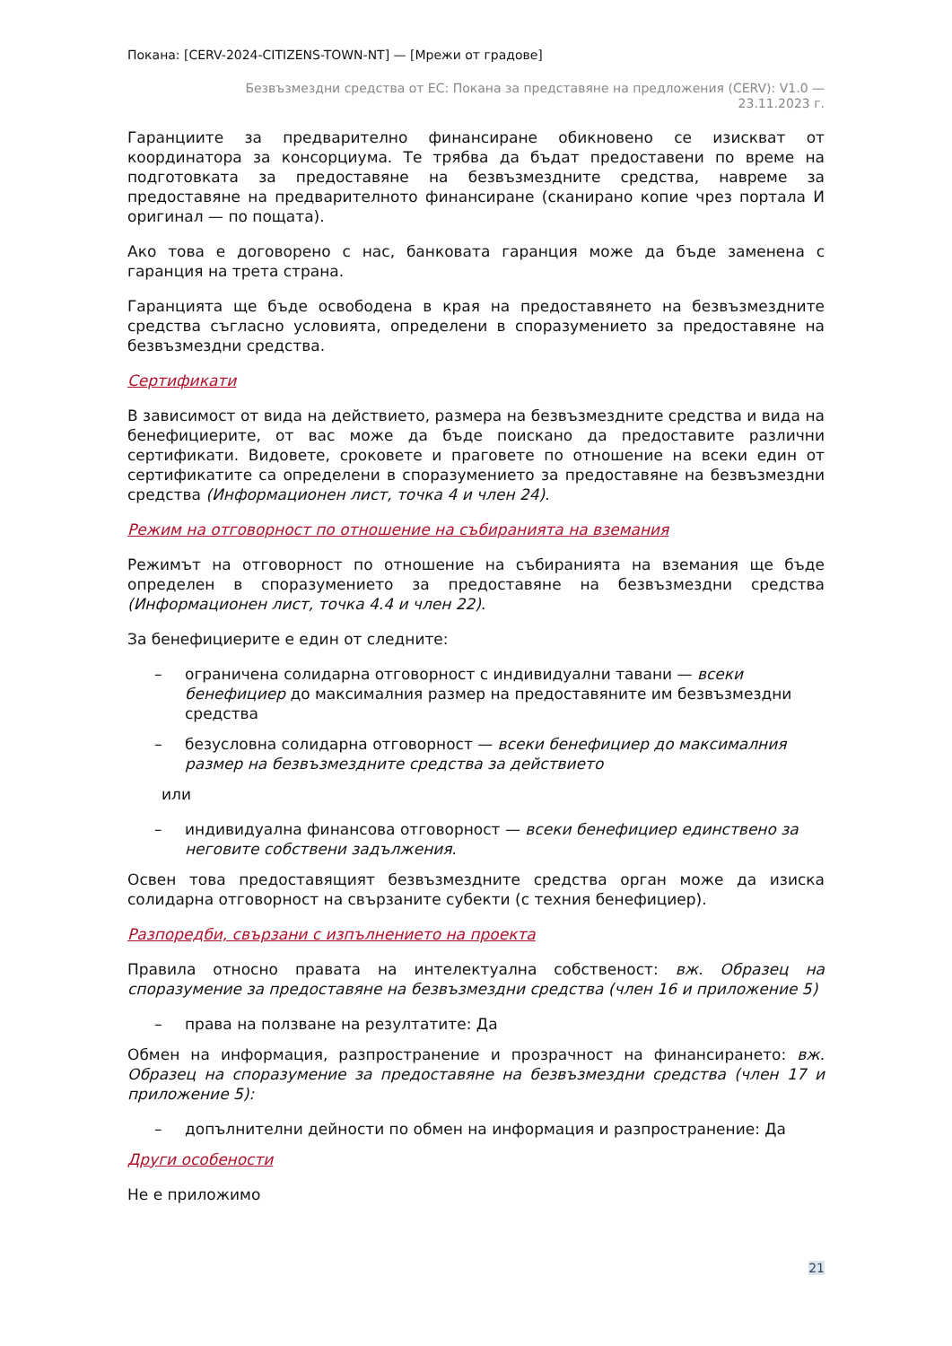Покана: [CERV-2024-CITIZENS-TOWN-NT] — [Мрежи от градове]
Безвъзмездни средства от ЕС: Покана за представяне на предложения (CERV): V1.0 —
23.11.2023 г.
Гаранциите за предварително финансиране обикновено се изискват от координатора за консорциума. Те трябва да бъдат предоставени по време на подготовката за предоставяне на безвъзмездните средства, навреме за предоставяне на предварителното финансиране (сканирано копие чрез портала И оригинал — по пощата).
Ако това е договорено с нас, банковата гаранция може да бъде заменена с гаранция на трета страна.
Гаранцията ще бъде освободена в края на предоставянето на безвъзмездните средства съгласно условията, определени в споразумението за предоставяне на безвъзмездни средства.
Сертификати
В зависимост от вида на действието, размера на безвъзмездните средства и вида на бенефициерите, от вас може да бъде поискано да предоставите различни сертификати. Видовете, сроковете и праговете по отношение на всеки един от сертификатите са определени в споразумението за предоставяне на безвъзмездни средства (Информационен лист, точка 4 и член 24).
Режим на отговорност по отношение на събиранията на вземания
Режимът на отговорност по отношение на събиранията на вземания ще бъде определен в споразумението за предоставяне на безвъзмездни средства (Информационен лист, точка 4.4 и член 22).
За бенефициерите е един от следните:
– ограничена солидарна отговорност с индивидуални тавани — всеки бенефициер до максималния размер на предоставяните им безвъзмездни средства
– безусловна солидарна отговорност — всеки бенефициер до максималния размер на безвъзмездните средства за действието
или
– индивидуална финансова отговорност — всеки бенефициер единствено за неговите собствени задължения.
Освен това предоставящият безвъзмездните средства орган може да изиска солидарна отговорност на свързаните субекти (с техния бенефициер).
Разпоредби, свързани с изпълнението на проекта
Правила относно правата на интелектуална собственост: вж. Образец на споразумение за предоставяне на безвъзмездни средства (член 16 и приложение 5)
– права на ползване на резултатите: Да
Обмен на информация, разпространение и прозрачност на финансирането: вж. Образец на споразумение за предоставяне на безвъзмездни средства (член 17 и приложение 5):
– допълнителни дейности по обмен на информация и разпространение: Да
Други особености
Не е приложимо
21